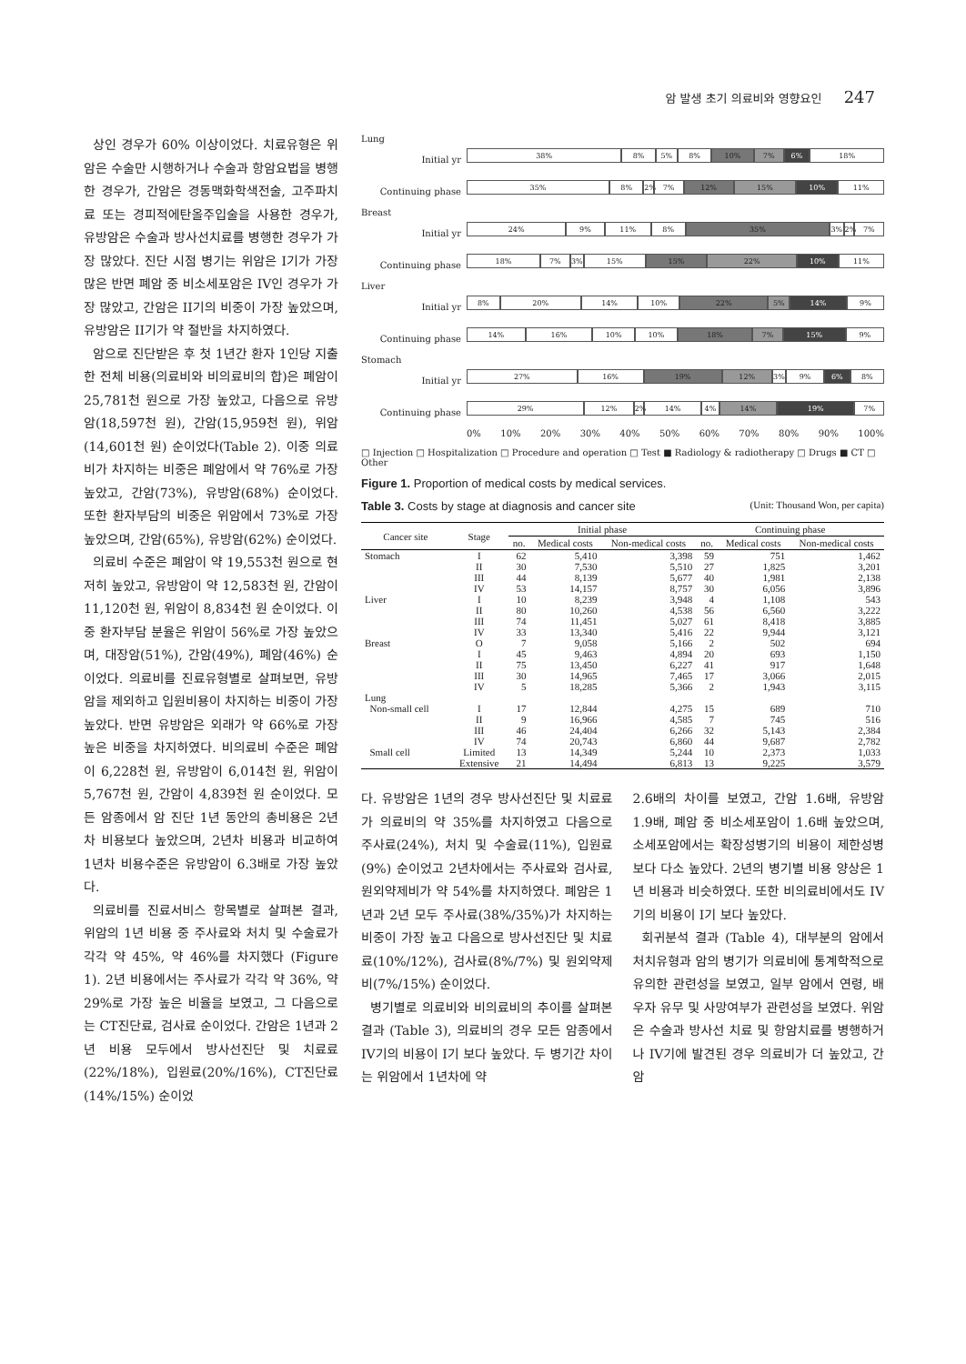암 발생 초기 의료비와 영향요인 247
상인 경우가 60% 이상이었다. 치료유형은 위암은 수술만 시행하거나 수술과 항암요법을 병행한 경우가, 간암은 경동맥화학색전술, 고주파치료 또는 경피적에탄올주입술을 사용한 경우가, 유방암은 수술과 방사선치료를 병행한 경우가 가장 많았다. 진단 시점 병기는 위암은 I기가 가장 많은 반면 폐암 중 비소세포암은 IV인 경우가 가장 많았고, 간암은 II기의 비중이 가장 높았으며, 유방암은 II기가 약 절반을 차지하였다.
암으로 진단받은 후 첫 1년간 환자 1인당 지출한 전체 비용(의료비와 비의료비의 합)은 폐암이 25,781천 원으로 가장 높았고, 다음으로 유방암(18,597천 원), 간암(15,959천 원), 위암(14,601천 원) 순이었다(Table 2). 이중 의료비가 차지하는 비중은 폐암에서 약 76%로 가장 높았고, 간암(73%), 유방암(68%) 순이었다. 또한 환자부담의 비중은 위암에서 73%로 가장 높았으며, 간암(65%), 유방암(62%) 순이었다.
의료비 수준은 폐암이 약 19,553천 원으로 현저히 높았고, 유방암이 약 12,583천 원, 간암이 11,120천 원, 위암이 8,834천 원 순이었다. 이중 환자부담 분율은 위암이 56%로 가장 높았으며, 대장암(51%), 간암(49%), 폐암(46%) 순이었다. 의료비를 진료유형별로 살펴보면, 유방암을 제외하고 입원비용이 차지하는 비중이 가장 높았다. 반면 유방암은 외래가 약 66%로 가장 높은 비중을 차지하였다. 비의료비 수준은 폐암이 6,228천 원, 유방암이 6,014천 원, 위암이 5,767천 원, 간암이 4,839천 원 순이었다. 모든 암종에서 암 진단 1년 동안의 총비용은 2년차 비용보다 높았으며, 2년차 비용과 비교하여 1년차 비용수준은 유방암이 6.3배로 가장 높았다.
의료비를 진료서비스 항목별로 살펴본 결과, 위암의 1년 비용 중 주사료와 처치 및 수술료가 각각 약 45%, 약 46%를 차지했다 (Figure 1). 2년 비용에서는 주사료가 각각 약 36%, 약 29%로 가장 높은 비율을 보였고, 그 다음으로는 CT진단료, 검사료 순이었다. 간암은 1년과 2년 비용 모두에서 방사선진단 및 치료료(22%/18%), 입원료(20%/16%), CT진단료(14%/15%) 순이었
Lung
Initial yr
38% 8% 5% 8% 10% 7% 6% 18%
Continuing phase
35% 8% 2% 7% 12% 15% 10% 11%
Breast
Initial yr
24% 9% 11% 8% 35% 3% 2% 7%
Continuing phase
18% 7% 3% 15% 15% 22% 10% 11%
Liver
Initial yr
8% 20% 14% 10% 22% 5% 14% 9%
Continuing phase
14% 16% 10% 10% 18% 7% 15% 9%
Stomach
Initial yr
27% 16% 19% 12% 3% 9% 6% 8%
Continuing phase
29% 12% 2% 14% 4% 14% 19% 7%
0% 10% 20% 30% 40% 50% 60% 70% 80% 90% 100%
□ Injection □ Hospitalization □ Procedure and operation □ Test ■ Radiology & radiotherapy □ Drugs ■ CT □ Other
Figure 1. Proportion of medical costs by medical services.
Table 3. Costs by stage at diagnosis and cancer site (Unit: Thousand Won, per capita)
| Cancer site | Stage | Initial phase | | | Continuing phase | | |
| --- | --- | --- | --- | --- | --- | --- | --- |
| | | no. | Medical costs | Non-medical costs | no. | Medical costs | Non-medical costs |
| Stomach | I | 62 | 5,410 | 3,398 | 59 | 751 | 1,462 |
| | II | 30 | 7,530 | 5,510 | 27 | 1,825 | 3,201 |
| | III | 44 | 8,139 | 5,677 | 40 | 1,981 | 2,138 |
| | IV | 53 | 14,157 | 8,757 | 30 | 6,056 | 3,896 |
| Liver | I | 10 | 8,239 | 3,948 | 4 | 1,108 | 543 |
| | II | 80 | 10,260 | 4,538 | 56 | 6,560 | 3,222 |
| | III | 74 | 11,451 | 5,027 | 61 | 8,418 | 3,885 |
| | IV | 33 | 13,340 | 5,416 | 22 | 9,944 | 3,121 |
| Breast | O | 7 | 9,058 | 5,166 | 2 | 502 | 694 |
| | I | 45 | 9,463 | 4,894 | 20 | 693 | 1,150 |
| | II | 75 | 13,450 | 6,227 | 41 | 917 | 1,648 |
| | III | 30 | 14,965 | 7,465 | 17 | 3,066 | 2,015 |
| | IV | 5 | 18,285 | 5,366 | 2 | 1,943 | 3,115 |
| Lung | | | | | | | |
| Non-small cell | I | 17 | 12,844 | 4,275 | 15 | 689 | 710 |
| | II | 9 | 16,966 | 4,585 | 7 | 745 | 516 |
| | III | 46 | 24,404 | 6,266 | 32 | 5,143 | 2,384 |
| | IV | 74 | 20,743 | 6,860 | 44 | 9,687 | 2,782 |
| Small cell | Limited | 13 | 14,349 | 5,244 | 10 | 2,373 | 1,033 |
| | Extensive | 21 | 14,494 | 6,813 | 13 | 9,225 | 3,579 |
다. 유방암은 1년의 경우 방사선진단 및 치료료가 의료비의 약 35%를 차지하였고 다음으로 주사료(24%), 처치 및 수술료(11%), 입원료(9%) 순이었고 2년차에서는 주사료와 검사료, 원외약제비가 약 54%를 차지하였다. 폐암은 1년과 2년 모두 주사료(38%/35%)가 차지하는 비중이 가장 높고 다음으로 방사선진단 및 치료료(10%/12%), 검사료(8%/7%) 및 원외약제비(7%/15%) 순이었다.
병기별로 의료비와 비의료비의 추이를 살펴본 결과 (Table 3), 의료비의 경우 모든 암종에서 IV기의 비용이 I기 보다 높았다. 두 병기간 차이는 위암에서 1년차에 약
2.6배의 차이를 보였고, 간암 1.6배, 유방암 1.9배, 폐암 중 비소세포암이 1.6배 높았으며, 소세포암에서는 확장성병기의 비용이 제한성병보다 다소 높았다. 2년의 병기별 비용 양상은 1년 비용과 비슷하였다. 또한 비의료비에서도 IV기의 비용이 I기 보다 높았다.
회귀분석 결과 (Table 4), 대부분의 암에서 처치유형과 암의 병기가 의료비에 통계학적으로 유의한 관련성을 보였고, 일부 암에서 연령, 배우자 유무 및 사망여부가 관련성을 보였다. 위암은 수술과 방사선 치료 및 항암치료를 병행하거나 IV기에 발견된 경우 의료비가 더 높았고, 간암